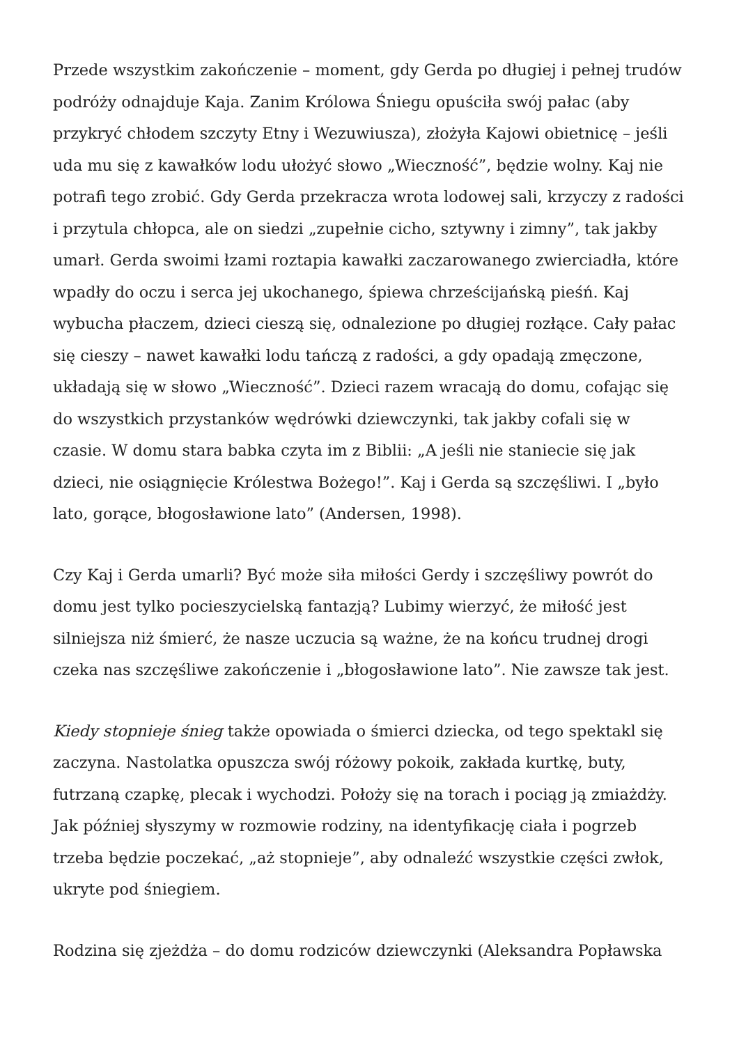Przede wszystkim zakończenie – moment, gdy Gerda po długiej i pełnej trudów podróży odnajduje Kaja. Zanim Królowa Śniegu opuściła swój pałac (aby przykryć chłodem szczyty Etny i Wezuwiusza), złożyła Kajowi obietnicę – jeśli uda mu się z kawałków lodu ułożyć słowo „Wieczność”, będzie wolny. Kaj nie potrafi tego zrobić. Gdy Gerda przekracza wrota lodowej sali, krzyczy z radości i przytula chłopca, ale on siedzi „zupełnie cicho, sztywny i zimny”, tak jakby umarł. Gerda swoimi łzami roztapia kawałki zaczarowanego zwierciadła, które wpadły do oczu i serca jej ukochanego, śpiewa chrześcijańską pieśń. Kaj wybucha płaczem, dzieci cieszą się, odnalezione po długiej rozłące. Cały pałac się cieszy – nawet kawałki lodu tańczą z radości, a gdy opadają zmęczone, układają się w słowo „Wieczność”. Dzieci razem wracają do domu, cofając się do wszystkich przystanków wędrówki dziewczynki, tak jakby cofali się w czasie. W domu stara babka czyta im z Biblii: „A jeśli nie staniecie się jak dzieci, nie osiągnięcie Królestwa Bożego!”. Kaj i Gerda są szczęśliwi. I „było lato, gorące, błogosławione lato” (Andersen, 1998).
Czy Kaj i Gerda umarli? Być może siła miłości Gerdy i szczęśliwy powrót do domu jest tylko pocieszycielską fantazją? Lubimy wierzyć, że miłość jest silniejsza niż śmierć, że nasze uczucia są ważne, że na końcu trudnej drogi czeka nas szczęśliwe zakończenie i „błogosławione lato”. Nie zawsze tak jest.
Kiedy stopnieje śnieg także opowiada o śmierci dziecka, od tego spektakl się zaczyna. Nastolatka opuszcza swój różowy pokoik, zakłada kurtkę, buty, futrzaną czapkę, plecak i wychodzi. Położy się na torach i pociąg ją zmiażdży. Jak później słyszymy w rozmowie rodziny, na identyfikację ciała i pogrzeb trzeba będzie poczekać, „aż stopnieje”, aby odnaleźć wszystkie części zwłok, ukryte pod śniegiem.
Rodzina się zjeżdża – do domu rodziców dziewczynki (Aleksandra Popławska